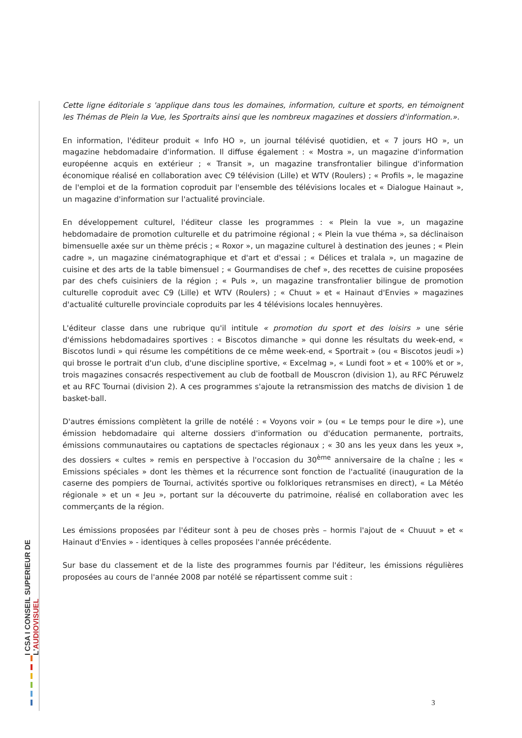I CSA I CONSEIL SUPERIEUR DE L'AUDIOVISUEL
Cette ligne éditoriale s 'applique dans tous les domaines, information, culture et sports, en témoignent les Thémas de Plein la Vue, les Sportraits ainsi que les nombreux magazines et dossiers d'information.».
En information, l'éditeur produit « Info HO », un journal télévisé quotidien, et « 7 jours HO », un magazine hebdomadaire d'information. Il diffuse également : « Mostra », un magazine d'information européenne acquis en extérieur ; « Transit », un magazine transfrontalier bilingue d'information économique réalisé en collaboration avec C9 télévision (Lille) et WTV (Roulers) ; « Profils », le magazine de l'emploi et de la formation coproduit par l'ensemble des télévisions locales et « Dialogue Hainaut », un magazine d'information sur l'actualité provinciale.
En développement culturel, l'éditeur classe les programmes : « Plein la vue », un magazine hebdomadaire de promotion culturelle et du patrimoine régional ; « Plein la vue théma », sa déclinaison bimensuelle axée sur un thème précis ; « Roxor », un magazine culturel à destination des jeunes ; « Plein cadre », un magazine cinématographique et d'art et d'essai ; « Délices et tralala », un magazine de cuisine et des arts de la table bimensuel ; « Gourmandises de chef », des recettes de cuisine proposées par des chefs cuisiniers de la région ; « Puls », un magazine transfrontalier bilingue de promotion culturelle coproduit avec C9 (Lille) et WTV (Roulers) ; « Chuut » et « Hainaut d'Envies » magazines d'actualité culturelle provinciale coproduits par les 4 télévisions locales hennuyères.
L'éditeur classe dans une rubrique qu'il intitule « promotion du sport et des loisirs » une série d'émissions hebdomadaires sportives : « Biscotos dimanche » qui donne les résultats du week-end, « Biscotos lundi » qui résume les compétitions de ce même week-end, « Sportrait » (ou « Biscotos jeudi ») qui brosse le portrait d'un club, d'une discipline sportive, « Excelmag », « Lundi foot » et « 100% et or », trois magazines consacrés respectivement au club de football de Mouscron (division 1), au RFC Péruwelz et au RFC Tournai (division 2). A ces programmes s'ajoute la retransmission des matchs de division 1 de basket-ball.
D'autres émissions complètent la grille de notélé : « Voyons voir » (ou « Le temps pour le dire »), une émission hebdomadaire qui alterne dossiers d'information ou d'éducation permanente, portraits, émissions communautaires ou captations de spectacles régionaux ; « 30 ans les yeux dans les yeux », des dossiers « cultes » remis en perspective à l'occasion du 30<sup>ème</sup> anniversaire de la chaîne ; les « Emissions spéciales » dont les thèmes et la récurrence sont fonction de l'actualité (inauguration de la caserne des pompiers de Tournai, activités sportive ou folkloriques retransmises en direct), « La Météo régionale » et un « Jeu », portant sur la découverte du patrimoine, réalisé en collaboration avec les commerçants de la région.
Les émissions proposées par l'éditeur sont à peu de choses près – hormis l'ajout de « Chuuut » et « Hainaut d'Envies » - identiques à celles proposées l'année précédente.
Sur base du classement et de la liste des programmes fournis par l'éditeur, les émissions régulières proposées au cours de l'année 2008 par notélé se répartissent comme suit :
3